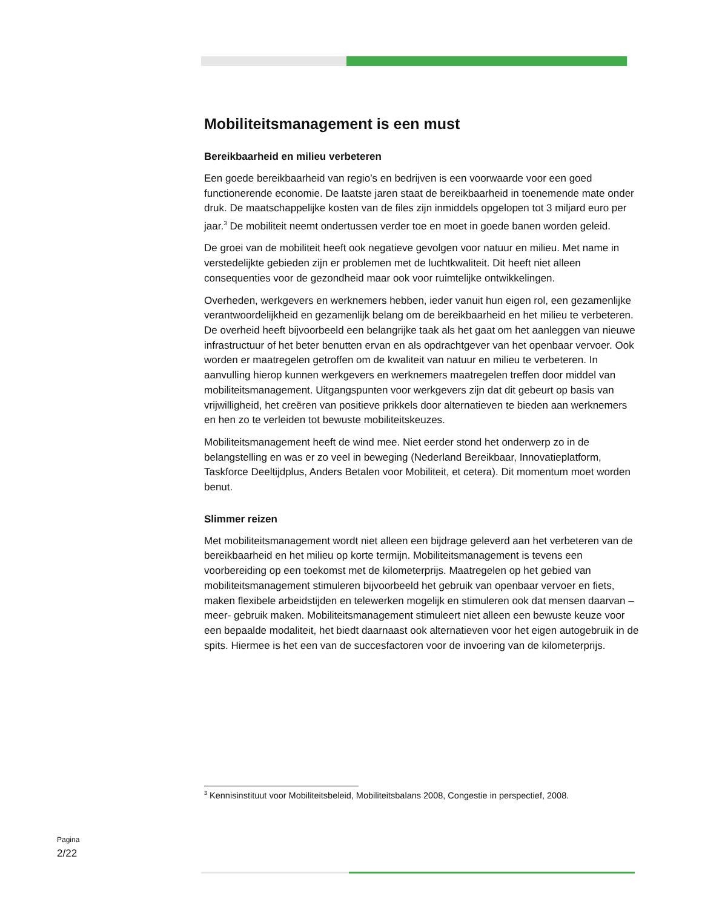Mobiliteitsmanagement is een must
Bereikbaarheid en milieu verbeteren
Een goede bereikbaarheid van regio’s en bedrijven is een voorwaarde voor een goed functionerende economie. De laatste jaren staat de bereikbaarheid in toenemende mate onder druk. De maatschappelijke kosten van de files zijn inmiddels opgelopen tot 3 miljard euro per jaar.<sup>3</sup> De mobiliteit neemt ondertussen verder toe en moet in goede banen worden geleid.
De groei van de mobiliteit heeft ook negatieve gevolgen voor natuur en milieu. Met name in verstedelijkte gebieden zijn er problemen met de luchtkwaliteit. Dit heeft niet alleen consequenties voor de gezondheid maar ook voor ruimtelijke ontwikkelingen.
Overheden, werkgevers en werknemers hebben, ieder vanuit hun eigen rol, een gezamenlijke verantwoordelijkheid en gezamenlijk belang om de bereikbaarheid en het milieu te verbeteren. De overheid heeft bijvoorbeeld een belangrijke taak als het gaat om het aanleggen van nieuwe infrastructuur of het beter benutten ervan en als opdrachtgever van het openbaar vervoer. Ook worden er maatregelen getroffen om de kwaliteit van natuur en milieu te verbeteren. In aanvulling hierop kunnen werkgevers en werknemers maatregelen treffen door middel van mobiliteitsmanagement. Uitgangspunten voor werkgevers zijn dat dit gebeurt op basis van vrijwilligheid, het creëren van positieve prikkels door alternatieven te bieden aan werknemers en hen zo te verleiden tot bewuste mobiliteitskeuzes.
Mobiliteitsmanagement heeft de wind mee. Niet eerder stond het onderwerp zo in de belangstelling en was er zo veel in beweging (Nederland Bereikbaar, Innovatieplatform, Taskforce Deeltijdplus, Anders Betalen voor Mobiliteit, et cetera). Dit momentum moet worden benut.
Slimmer reizen
Met mobiliteitsmanagement wordt niet alleen een bijdrage geleverd aan het verbeteren van de bereikbaarheid en het milieu op korte termijn. Mobiliteitsmanagement is tevens een voorbereiding op een toekomst met de kilometerprijs. Maatregelen op het gebied van mobiliteitsmanagement stimuleren bijvoorbeeld het gebruik van openbaar vervoer en fiets, maken flexibele arbeidstijden en telewerken mogelijk en stimuleren ook dat mensen daarvan –meer- gebruik maken. Mobiliteitsmanagement stimuleert niet alleen een bewuste keuze voor een bepaalde modaliteit, het biedt daarnaast ook alternatieven voor het eigen autogebruik in de spits. Hiermee is het een van de succesfactoren voor de invoering van de kilometerprijs.
<sup>3</sup> Kennisinstituut voor Mobiliteitsbeleid, Mobiliteitsbalans 2008, Congestie in perspectief, 2008.
Pagina
2/22